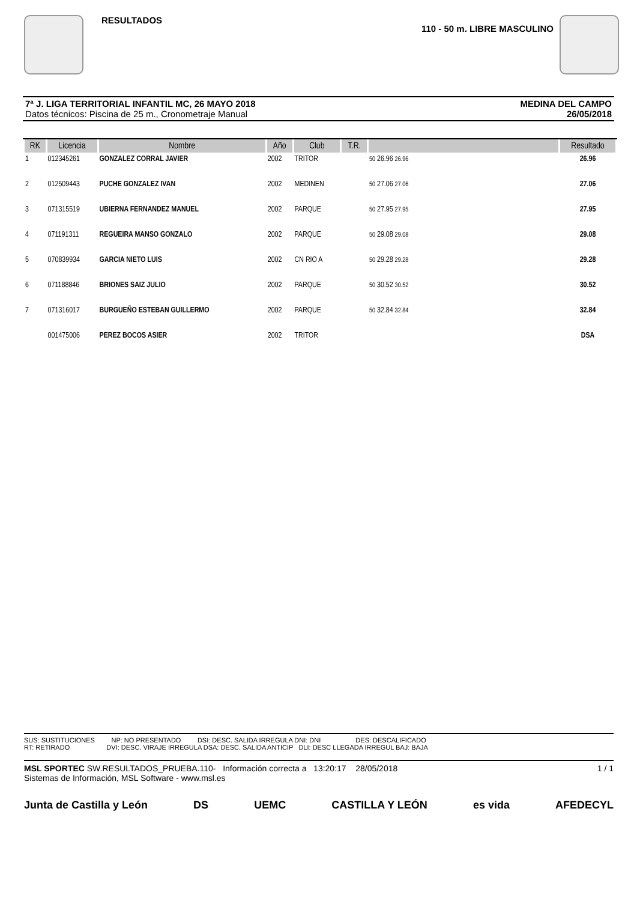RESULTADOS
110 - 50 m. LIBRE MASCULINO
7ª J. LIGA TERRITORIAL INFANTIL MC, 26 MAYO 2018
Datos técnicos: Piscina de 25 m., Cronometraje Manual
MEDINA DEL CAMPO
26/05/2018
| RK | Licencia | Nombre | Año | Club | T.R. | | Resultado |
| --- | --- | --- | --- | --- | --- | --- | --- |
| 1 | 012345261 | GONZALEZ CORRAL JAVIER | 2002 | TRITOR | | 50 26.96 26.96 | 26.96 |
| 2 | 012509443 | PUCHE GONZALEZ IVAN | 2002 | MEDINEN | | 50 27.06 27.06 | 27.06 |
| 3 | 071315519 | UBIERNA FERNANDEZ MANUEL | 2002 | PARQUE | | 50 27.95 27.95 | 27.95 |
| 4 | 071191311 | REGUEIRA MANSO GONZALO | 2002 | PARQUE | | 50 29.08 29.08 | 29.08 |
| 5 | 070839934 | GARCIA NIETO LUIS | 2002 | CN RIO A | | 50 29.28 29.28 | 29.28 |
| 6 | 071188846 | BRIONES SAIZ JULIO | 2002 | PARQUE | | 50 30.52 30.52 | 30.52 |
| 7 | 071316017 | BURGUEÑO ESTEBAN GUILLERMO | 2002 | PARQUE | | 50 32.84 32.84 | 32.84 |
| | 001475006 | PEREZ BOCOS ASIER | 2002 | TRITOR | | | DSA |
SUS: SUSTITUCIONES NP: NO PRESENTADO DSI: DESC. SALIDA IRREGULA DNI: DNI DES: DESCALIFICADO
RT: RETIRADO DVI: DESC. VIRAJE IRREGULA DSA: DESC. SALIDA ANTICIP DLI: DESC LLEGADA IRREGUL BAJ: BAJA
MSL SPORTEC SW.RESULTADOS_PRUEBA.110- Información correcta a 13:20:17 28/05/2018 1 / 1
Sistemas de Información, MSL Software - www.msl.es
Junta de Castilla y León DS UEMC CASTILLA Y LEÓN es vida AFEDECYL